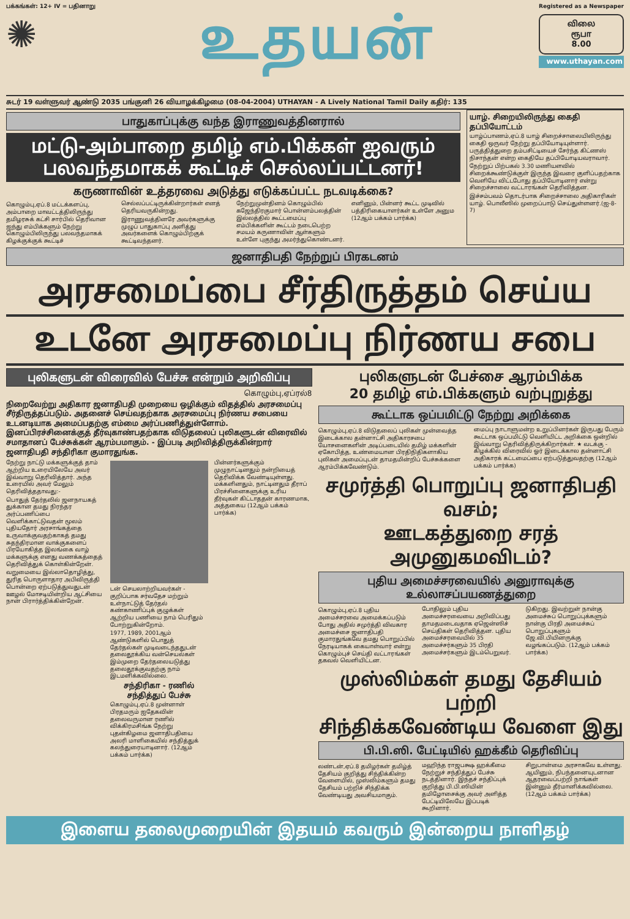பக்கங்கள்: 12+ IV = பதினாறு
✺
உதயன்
Registered as a Newspaper
விலை
ரூபா
8.00
www.uthayan.com
சுடர் 19 வள்ளுவர் ஆண்டு 2035 பங்குனி 26 வியாழக்கிழமை (08-04-2004) UTHAYAN - A Lively National Tamil Daily கதிர்: 135
பாதுகாப்புக்கு வந்த இராணுவத்தினரால்
மட்டு-அம்பாறை தமிழ் எம்.பிக்கள் ஐவரும்
பலவந்தமாகக் கூட்டிச் செல்லப்பட்டனர்!
கருணாவின் உத்தரவை அடுத்து எடுக்கப்பட்ட நடவடிக்கை?
கொழும்பு,ஏப்.8 மட்டக்களப்பு, அம்பாறை மாவட்டத்திலிருந்து தமிழரசுக் கட்சி சார்பில் தெரிவான ஐந்து எம்பிக்களும் நேற்று கொழும்பிலிருந்து பலவந்தமாகக் கிழக்குக்குக் கூட்டிச் செல்லப்பட்டிருக்கின்றார்கள் எனத் தெரியவருகின்றது.
இராணுவத்தினரே அவர்களுக்கு முழுப் பாதுகாப்பு அளித்து அவர்களைக் கொழும்பிற்குக் கூட்டிவந்தனர்.
நேற்றுமுன்தினம் கொழும்பில் கஜேந்திரகுமார் பொன்னம்பலத்தின் இல்லத்தில் கூட்டமைப்பு எம்பிக்களின் கூட்டம் நடைபெற்ற சமயம் கருணாவின் ஆள்களும் உள்ளே புகுந்து அமர்ந்துகொண்டனர்.
எனினும், பின்னர் கூட்ட முடிவில் பத்திரிகையாளர்கள் உள்ளே அனும (12ஆம் பக்கம் பார்க்க)
யாழ். சிறையிலிருந்து கைதி தப்பியோட்டம்
யாழ்ப்பாணம்,ஏப்.8 யாழ் சிறைச்சாலையிலிருந்து கைதி ஒருவர் நேற்று தப்பியோடியுள்ளார். பருத்தித்துறை தம்பசிட்டியைச் சேர்ந்த கிட்ணஸ் நிசாந்தன் என்ற கைதியே தப்பியோடியவராவார்.
நேற்றுப் பிற்பகல் 3.30 மணியளவில் சிறைக்கூண்டுக்குள் இருந்த இவரை குளிப்பதற்காக வெளியே விட்டபோது தப்பியோடினார் என்று சிறைச்சாலை வட்டாரங்கள் தெரிவித்தன.
இச்சம்பவம் தொடர்பாக சிறைச்சாலை அதிகாரிகள் யாழ். பொலீஸில் முறைப்பாடு செய்துள்ளனர்.(ஐ-8-7)
ஜனாதிபதி நேற்றுப் பிரகடனம்
அரசமைப்பை சீர்திருத்தம் செய்ய
உடனே அரசமைப்பு நிர்ணய சபை
புலிகளுடன் விரைவில் பேச்சு என்றும் அறிவிப்பு
கொழும்பு,ஏப்ரல்8
நிறைவேற்று அதிகார ஜனாதிபதி முறையை ஒழிக்கும் விதத்தில் அரசமைப்பு சீர்திருத்தப்படும். அதனைச் செய்வதற்காக அரசமைப்பு நிர்ணய சபையை உடனடியாக அமைப்பதற்கு எம்மை அர்ப்பணித்துள்ளோம். இனப்பிரச்சினைக்குத் தீர்வுகாண்பதற்காக விடுதலைப் புலிகளுடன் விரைவில் சமாதானப் பேச்சுக்கள் ஆரம்பமாகும். - இப்படி அறிவித்திருக்கின்றார் ஜனாதிபதி சந்திரிகா குமாரதுங்க.
நேற்று நாட்டு மக்களுக்குத் தாம் ஆற்றிய உரையிலேயே அவர் இவ்வாறு தெரிவித்தார். அந்த உரையில் அவர் மேலும் தெரிவித்ததாவது:-
பொதுத் தேர்தலில் ஜனநாயகத் துக்கான தமது நிரந்தர அர்ப்பணிப்பை வெளிக்காட்டுவதன் மூலம் புதியதோர் அரசாங்கத்தை உருவாக்குவதற்காகத் தமது சுதந்திரமான வாக்குகளைப் பிரயோகித்த இலங்கை வாழ் மக்களுக்கு எனது வணக்கத்தைத் தெரிவித்துக் கொள்கின்றேன்.
வறுமையை இல்லாதொழித்து, துரித பொருளாதார அபிவிருத்தி பொன்றை ஏற்படுத்துவதுடன் ஊழல் மோசடியின்றிய ஆட்சியை நான் பிரார்த்திக்கின்றேன்.
டன் செயலாற்றியவர்கள் - குறிப்பாக சர்வதேச மற்றும் உள்நாட்டுத் தேர்தல் கண்காணிப்புக் குழுக்கள் ஆற்றிய பணியை நாம் பெரிதும் போற்றுகின்றோம்.
1977, 1989, 2001ஆம் ஆண்டுகளில் பொதுத் தேர்தல்கள் முடிவடைந்ததுடன் தலைதூக்கிய வன்செயல்கள் இம்முறை தேர்தலையடுத்து தலைதூக்குவதற்கு நாம் இடமளிக்கவில்லை.
சந்திரிகா - ரணில் சந்தித்துப் பேச்சு
கொழும்பு,ஏப்.8 முன்னாள் பிரதமரும் ஐதேகவின் தலைவருமான ரணில் விக்கிரமசிங்க நேற்று புதன்கிழமை ஜனாதிபதியை அலரி மாளிகையில் சந்தித்துக் கலந்துரையாடினார். (12ஆம் பக்கம் பார்க்க)
பின்னர்களுக்கும் முழுநாட்டினதும் நன்றியைத் தெரிவிக்க வேண்டியுள்ளது. மக்களினதும், நாட்டினதும் தீராப் பிரச்சினைகளுக்கு உரிய தீர்வுகள் கிட்டாததன் காரணமாக, அத்தகைய (12ஆம் பக்கம் பார்க்க)
புலிகளுடன் பேச்சை ஆரம்பிக்க
20 தமிழ் எம்.பிக்களும் வற்புறுத்து
கூட்டாக ஒப்பமிட்டு நேற்று அறிக்கை
கொழும்பு,ஏப்.8 விடுதலைப் புலிகள் முன்வைத்த இடைக்கால தன்னாட்சி அதிகாரசபை யோசனைகளின் அடிப்படையில் தமிழ் மக்களின் ஏகோபித்த, உண்மையான பிரதிநிதிகளாகிய புலிகள் அமைப்புடன் தாமதமின்றிப் பேச்சுக்களை ஆரம்பிக்கவேண்டும்.
மைப்பு நாடாளுமன்ற உறுப்பினர்கள் இருபது பேரும் கூட்டாக ஒப்பமிட்டு வெளியிட்ட அறிக்கை ஒன்றில் இவ்வாறு தெரிவித்திருக்கிறார்கள். ★ வடக்கு - கிழக்கில் விரைவில் ஓர் இடைக்கால தன்னாட்சி அதிகாரக் கட்டமைப்பை ஏற்படுத்துவதற்கு (12ஆம் பக்கம் பார்க்க)
சமுர்த்தி பொறுப்பு ஜனாதிபதி வசம்;
ஊடகத்துறை சரத் அமுனுகமவிடம்?
புதிய அமைச்சரவையில் அனுராவுக்கு உல்லாசப்பயணத்துறை
கொழும்பு,ஏப்.8 புதிய அமைச்சரவை அமைக்கப்படும் போது அதில் சமுர்த்தி விவகார அமைச்சை ஜனாதிபதி குமாரதுங்கவே தமது பொறுப்பில் நேரடியாகக் கையாள்வார் என்று கொழும்புச் செய்தி வட்டாரங்கள் தகவல் வெளியிட்டன.
போதிலும் புதிய அமைச்சரவையை அறிவிப்பது தாமதமடைவதாக ஏஜென்ஸிச் செய்திகள் தெரிவித்தன. புதிய அமைச்சரவையில் 35 அமைச்சர்களும் 35 பிரதி அமைச்சர்களும் இடம்பெறுவர்.
டுகிறது. இவற்றுள் நான்கு அமைச்சுப் பொறுப்புக்களும் நான்கு பிரதி அமைச்சுப் பொறுப்புகளும் ஜே.வி.பியினருக்கு வழங்கப்படும். (12ஆம் பக்கம் பார்க்க)
முஸ்லிம்கள் தமது தேசியம் பற்றி
சிந்திக்கவேண்டிய வேளை இது
பி.பி.ஸி. பேட்டியில் ஹக்கீம் தெரிவிப்பு
லண்டன்,ஏப்.8 தமிழர்கள் தமிழ்த் தேசியம் குறித்து சிந்திக்கின்ற வேளையில், முஸ்லிம்களும் தமது தேசியம் பற்றிச் சிந்திக்க வேண்டியது அவசியமாகும்.
மஹிந்த ராஜபக்ஷ ஹக்கீமை நேற்றுச் சந்தித்துப் பேச்சு நடத்தினார். இந்தச் சந்திப்புக் குறித்து பி.பி.ஸியின் தமிழோசைக்கு அவர் அளித்த பேட்டியிலேயே இப்படிக் கூறினார்.
சிறுபான்மை அரசாகவே உள்ளது. ஆயினும், நிபந்தனையுடனான ஆதரவைப்பற்றி நாங்கள் இன்னும் தீர்மானிக்கவில்லை. (12ஆம் பக்கம் பார்க்க)
இளைய தலைமுறையின் இதயம் கவரும் இன்றைய நாளிதழ்